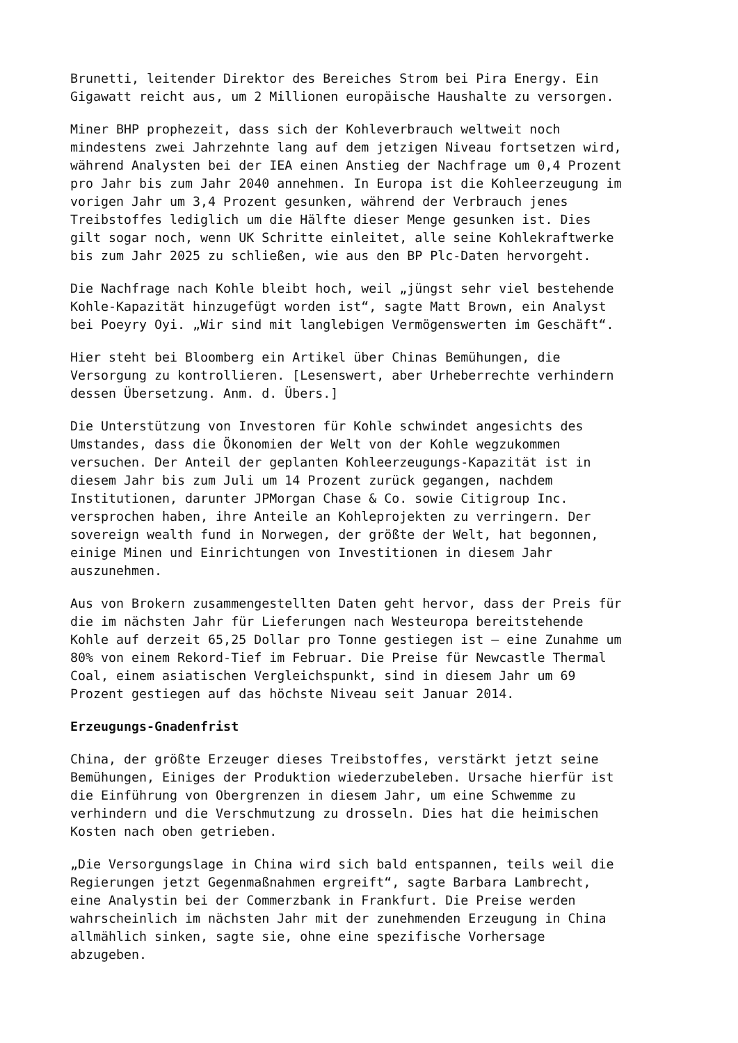Brunetti, leitender Direktor des Bereiches Strom bei Pira Energy. Ein Gigawatt reicht aus, um 2 Millionen europäische Haushalte zu versorgen.
Miner BHP prophezeit, dass sich der Kohleverbrauch weltweit noch mindestens zwei Jahrzehnte lang auf dem jetzigen Niveau fortsetzen wird, während Analysten bei der IEA einen Anstieg der Nachfrage um 0,4 Prozent pro Jahr bis zum Jahr 2040 annehmen. In Europa ist die Kohleerzeugung im vorigen Jahr um 3,4 Prozent gesunken, während der Verbrauch jenes Treibstoffes lediglich um die Hälfte dieser Menge gesunken ist. Dies gilt sogar noch, wenn UK Schritte einleitet, alle seine Kohlekraftwerke bis zum Jahr 2025 zu schließen, wie aus den BP Plc-Daten hervorgeht.
Die Nachfrage nach Kohle bleibt hoch, weil „jüngst sehr viel bestehende Kohle-Kapazität hinzugefügt worden ist“, sagte Matt Brown, ein Analyst bei Poeyry Oyi. „Wir sind mit langlebigen Vermögenswerten im Geschäft“.
Hier steht bei Bloomberg ein Artikel über Chinas Bemühungen, die Versorgung zu kontrollieren. [Lesenswert, aber Urheberrechte verhindern dessen Übersetzung. Anm. d. Übers.]
Die Unterstützung von Investoren für Kohle schwindet angesichts des Umstandes, dass die Ökonomien der Welt von der Kohle wegzukommen versuchen. Der Anteil der geplanten Kohleerzeugungs-Kapazität ist in diesem Jahr bis zum Juli um 14 Prozent zurück gegangen, nachdem Institutionen, darunter JPMorgan Chase & Co. sowie Citigroup Inc. versprochen haben, ihre Anteile an Kohleprojekten zu verringern. Der sovereign wealth fund in Norwegen, der größte der Welt, hat begonnen, einige Minen und Einrichtungen von Investitionen in diesem Jahr auszunehmen.
Aus von Brokern zusammengestellten Daten geht hervor, dass der Preis für die im nächsten Jahr für Lieferungen nach Westeuropa bereitstehende Kohle auf derzeit 65,25 Dollar pro Tonne gestiegen ist – eine Zunahme um 80% von einem Rekord-Tief im Februar. Die Preise für Newcastle Thermal Coal, einem asiatischen Vergleichspunkt, sind in diesem Jahr um 69 Prozent gestiegen auf das höchste Niveau seit Januar 2014.
Erzeugungs-Gnadenfrist
China, der größte Erzeuger dieses Treibstoffes, verstärkt jetzt seine Bemühungen, Einiges der Produktion wiederzubeleben. Ursache hierfür ist die Einführung von Obergrenzen in diesem Jahr, um eine Schwemme zu verhindern und die Verschmutzung zu drosseln. Dies hat die heimischen Kosten nach oben getrieben.
„Die Versorgungslage in China wird sich bald entspannen, teils weil die Regierungen jetzt Gegenmaßnahmen ergreift“, sagte Barbara Lambrecht, eine Analystin bei der Commerzbank in Frankfurt. Die Preise werden wahrscheinlich im nächsten Jahr mit der zunehmenden Erzeugung in China allmählich sinken, sagte sie, ohne eine spezifische Vorhersage abzugeben.